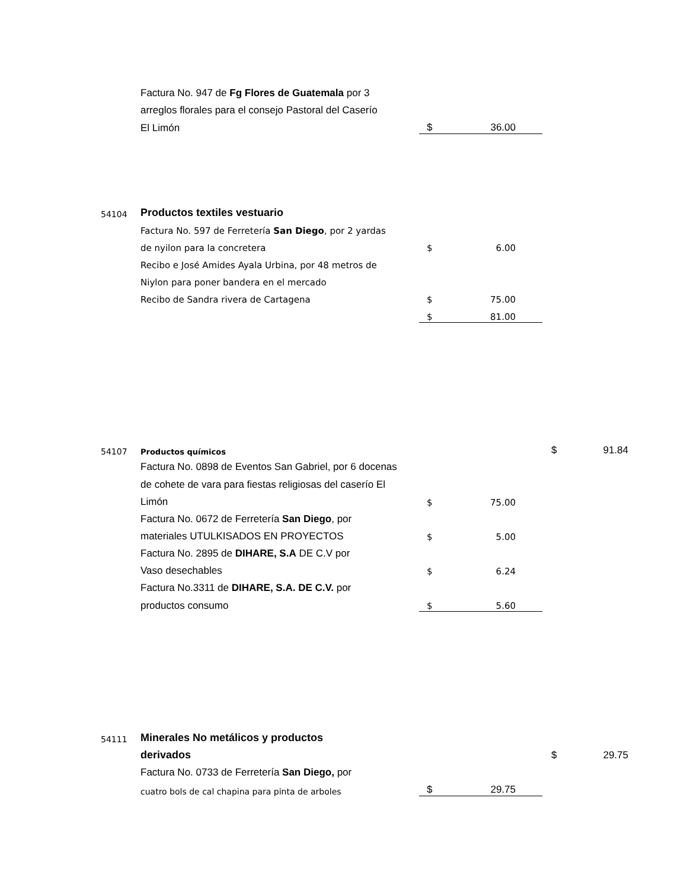| | Factura No. 947 de Fg Flores de Guatemala por 3 | | |
| | arreglos florales para el consejo Pastoral del Caserío | | |
| | El Limón | $ | 36.00 |
| 54104 | Productos textiles vestuario | | |
| | Factura No. 597 de Ferretería San Diego , por 2 yardas | | |
| | de nyilon para la concretera | $ | 6.00 |
| | Recibo e José Amides Ayala Urbina, por 48 metros de | | |
| | Niylon para poner bandera en el mercado | | |
| | Recibo de Sandra rivera de Cartagena | $ | 75.00 |
| | | $ | 81.00 |
| 54107 | Productos químicos | | | $ | 91.84 |
| | Factura No. 0898 de Eventos San Gabriel, por 6 docenas | | | | |
| | de cohete de vara para fiestas religiosas del caserío El | | | | |
| | Limón | $ | 75.00 | | |
| | Factura No. 0672 de Ferretería San Diego , por | | | | |
| | materiales UTULKISADOS EN PROYECTOS | $ | 5.00 | | |
| | Factura No. 2895 de DIHARE, S.A DE C.V por | | | | |
| | Vaso desechables | $ | 6.24 | | |
| | Factura No.3311 de DIHARE, S.A. DE C.V. por | | | | |
| | productos consumo | $ | 5.60 | | |
| 54111 | Minerales No metálicos y productos | | | | |
| | derivados | | | $ | 29.75 |
| | Factura No. 0733 de Ferretería San Diego, por | | | | |
| | cuatro bols de cal chapina para pinta de arboles | $ | 29.75 | | |